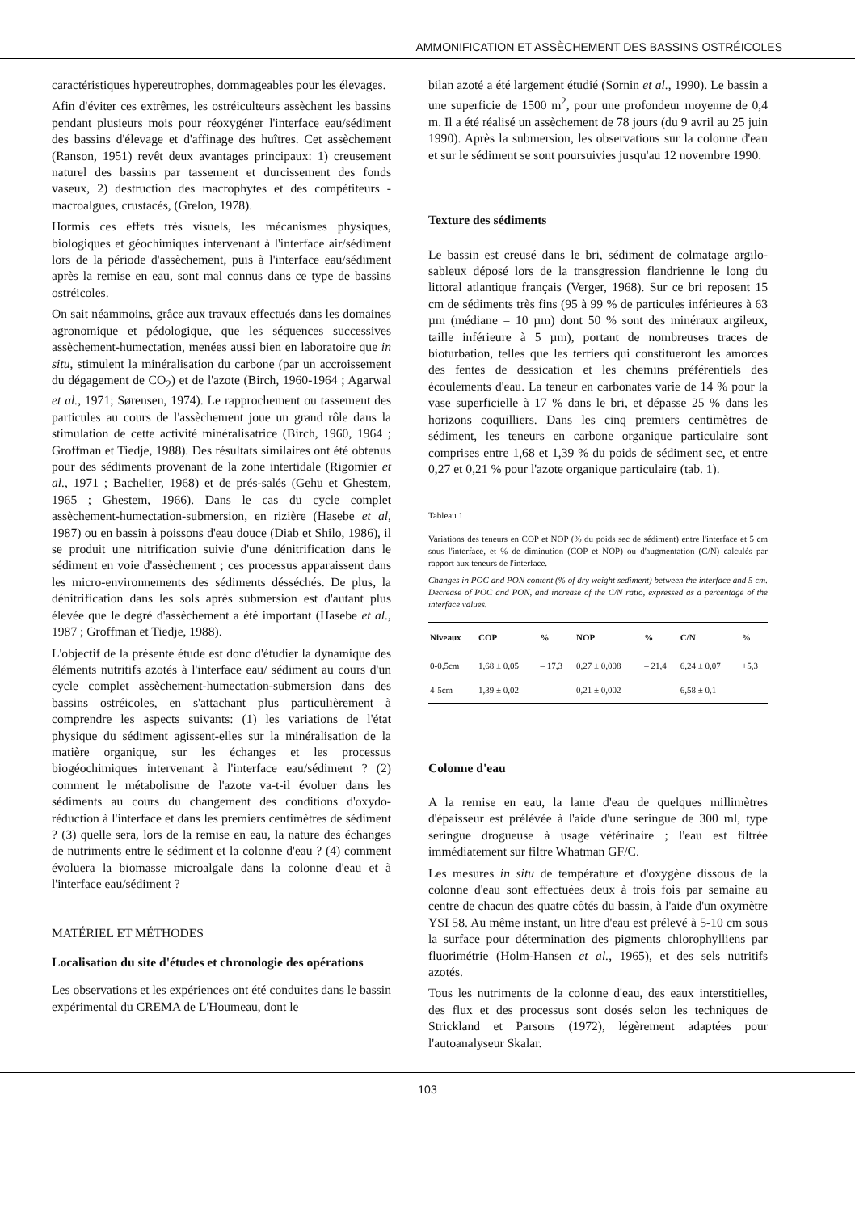AMMONIFICATION ET ASSÈCHEMENT DES BASSINS OSTRÉICOLES
caractéristiques hypereutrophes, dommageables pour les élevages.
Afin d'éviter ces extrêmes, les ostréiculteurs assèchent les bassins pendant plusieurs mois pour réoxygéner l'interface eau/sédiment des bassins d'élevage et d'affinage des huîtres. Cet assèchement (Ranson, 1951) revêt deux avantages principaux: 1) creusement naturel des bassins par tassement et durcissement des fonds vaseux, 2) destruction des macrophytes et des compétiteurs - macroalgues, crustacés, (Grelon, 1978).
Hormis ces effets très visuels, les mécanismes physiques, biologiques et géochimiques intervenant à l'interface air/sédiment lors de la période d'assèchement, puis à l'interface eau/sédiment après la remise en eau, sont mal connus dans ce type de bassins ostréicoles.
On sait néammoins, grâce aux travaux effectués dans les domaines agronomique et pédologique, que les séquences successives assèchement-humectation, menées aussi bien en laboratoire que in situ, stimulent la minéralisation du carbone (par un accroissement du dégagement de CO<sub>2</sub>) et de l'azote (Birch, 1960-1964 ; Agarwal et al., 1971; Sørensen, 1974). Le rapprochement ou tassement des particules au cours de l'assèchement joue un grand rôle dans la stimulation de cette activité minéralisatrice (Birch, 1960, 1964 ; Groffman et Tiedje, 1988). Des résultats similaires ont été obtenus pour des sédiments provenant de la zone intertidale (Rigomier et al., 1971 ; Bachelier, 1968) et de prés-salés (Gehu et Ghestem, 1965 ; Ghestem, 1966). Dans le cas du cycle complet assèchement-humectation-submersion, en rizière (Hasebe et al, 1987) ou en bassin à poissons d'eau douce (Diab et Shilo, 1986), il se produit une nitrification suivie d'une dénitrification dans le sédiment en voie d'assèchement ; ces processus apparaissent dans les micro-environnements des sédiments désséchés. De plus, la dénitrification dans les sols après submersion est d'autant plus élevée que le degré d'assèchement a été important (Hasebe et al., 1987 ; Groffman et Tiedje, 1988).
L'objectif de la présente étude est donc d'étudier la dynamique des éléments nutritifs azotés à l'interface eau/ sédiment au cours d'un cycle complet assèchement-humectation-submersion dans des bassins ostréicoles, en s'attachant plus particulièrement à comprendre les aspects suivants: (1) les variations de l'état physique du sédiment agissent-elles sur la minéralisation de la matière organique, sur les échanges et les processus biogéochimiques intervenant à l'interface eau/sédiment ? (2) comment le métabolisme de l'azote va-t-il évoluer dans les sédiments au cours du changement des conditions d'oxydo-réduction à l'interface et dans les premiers centimètres de sédiment ? (3) quelle sera, lors de la remise en eau, la nature des échanges de nutriments entre le sédiment et la colonne d'eau ? (4) comment évoluera la biomasse microalgale dans la colonne d'eau et à l'interface eau/sédiment ?
MATÉRIEL ET MÉTHODES
Localisation du site d'études et chronologie des opérations
Les observations et les expériences ont été conduites dans le bassin expérimental du CREMA de L'Houmeau, dont le
bilan azoté a été largement étudié (Sornin et al., 1990). Le bassin a une superficie de 1500 m<sup>2</sup>, pour une profondeur moyenne de 0,4 m. Il a été réalisé un assèchement de 78 jours (du 9 avril au 25 juin 1990). Après la submersion, les observations sur la colonne d'eau et sur le sédiment se sont poursuivies jusqu'au 12 novembre 1990.
Texture des sédiments
Le bassin est creusé dans le bri, sédiment de colmatage argilo-sableux déposé lors de la transgression flandrienne le long du littoral atlantique français (Verger, 1968). Sur ce bri reposent 15 cm de sédiments très fins (95 à 99 % de particules inférieures à 63 µm (médiane = 10 µm) dont 50 % sont des minéraux argileux, taille inférieure à 5 µm), portant de nombreuses traces de bioturbation, telles que les terriers qui constitueront les amorces des fentes de dessication et les chemins préférentiels des écoulements d'eau. La teneur en carbonates varie de 14 % pour la vase superficielle à 17 % dans le bri, et dépasse 25 % dans les horizons coquilliers. Dans les cinq premiers centimètres de sédiment, les teneurs en carbone organique particulaire sont comprises entre 1,68 et 1,39 % du poids de sédiment sec, et entre 0,27 et 0,21 % pour l'azote organique particulaire (tab. 1).
Tableau 1
Variations des teneurs en COP et NOP (% du poids sec de sédiment) entre l'interface et 5 cm sous l'interface, et % de diminution (COP et NOP) ou d'augmentation (C/N) calculés par rapport aux teneurs de l'interface.
Changes in POC and PON content (% of dry weight sediment) between the interface and 5 cm. Decrease of POC and PON, and increase of the C/N ratio, expressed as a percentage of the interface values.
| Niveaux | COP | % | NOP | % | C/N | % |
| --- | --- | --- | --- | --- | --- | --- |
| 0-0,5cm | 1,68 ± 0,05 | – 17,3 | 0,27 ± 0,008 | – 21,4 | 6,24 ± 0,07 | +5,3 |
| 4-5cm | 1,39 ± 0,02 | | 0,21 ± 0,002 | | 6,58 ± 0,1 | |
Colonne d'eau
A la remise en eau, la lame d'eau de quelques millimètres d'épaisseur est prélévée à l'aide d'une seringue de 300 ml, type seringue drogueuse à usage vétérinaire ; l'eau est filtrée immédiatement sur filtre Whatman GF/C.
Les mesures in situ de température et d'oxygène dissous de la colonne d'eau sont effectuées deux à trois fois par semaine au centre de chacun des quatre côtés du bassin, à l'aide d'un oxymètre YSI 58. Au même instant, un litre d'eau est prélevé à 5-10 cm sous la surface pour détermination des pigments chlorophylliens par fluorimétrie (Holm-Hansen et al., 1965), et des sels nutritifs azotés.
Tous les nutriments de la colonne d'eau, des eaux interstitielles, des flux et des processus sont dosés selon les techniques de Strickland et Parsons (1972), légèrement adaptées pour l'autoanalyseur Skalar.
103